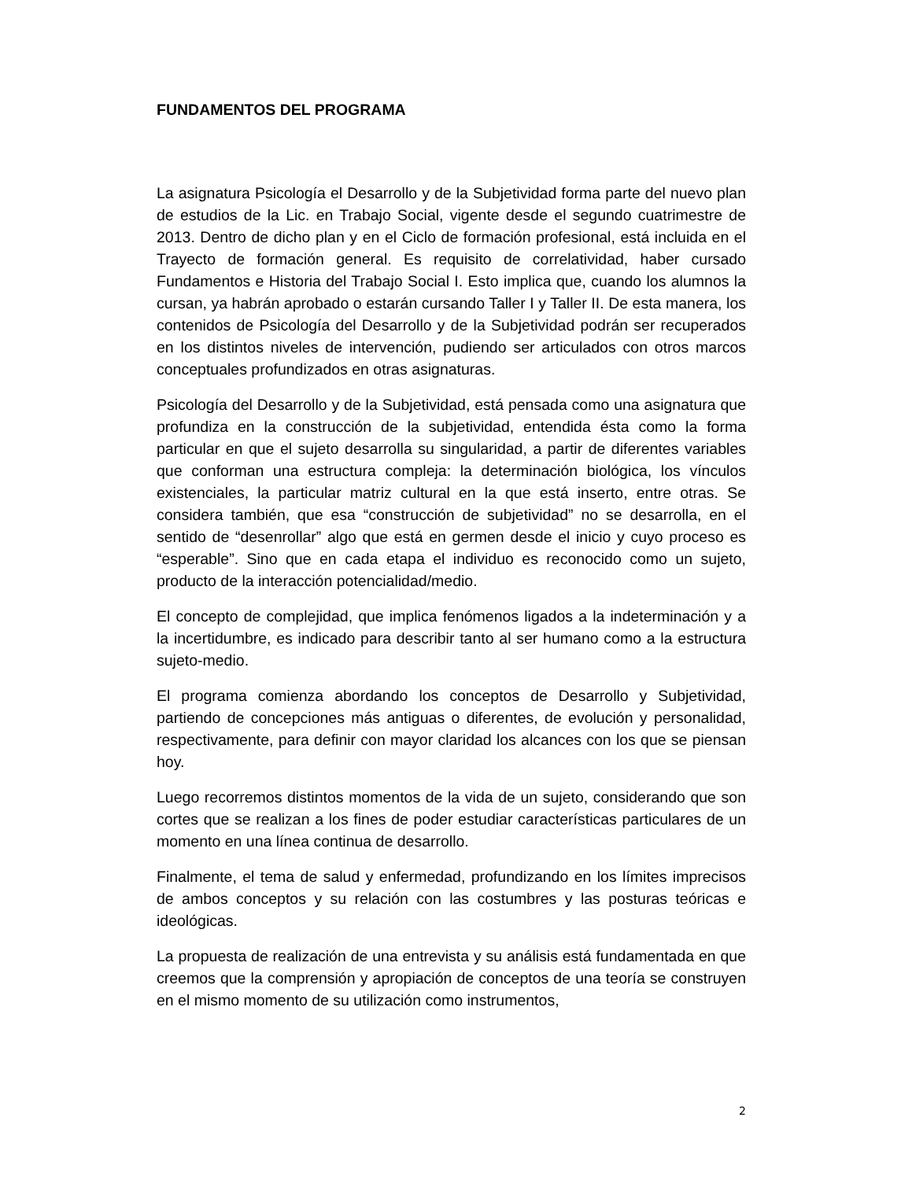FUNDAMENTOS DEL PROGRAMA
La asignatura Psicología el Desarrollo y de la Subjetividad forma parte del nuevo plan de estudios de la Lic. en Trabajo Social, vigente desde el segundo cuatrimestre de 2013. Dentro de dicho plan y en el Ciclo de formación profesional, está incluida en el Trayecto de formación general. Es requisito de correlatividad, haber cursado Fundamentos e Historia del Trabajo Social I. Esto implica que, cuando los alumnos la cursan, ya habrán aprobado o estarán cursando Taller I y Taller II. De esta manera, los contenidos de Psicología del Desarrollo y de la Subjetividad podrán ser recuperados en los distintos niveles de intervención, pudiendo ser articulados con otros marcos conceptuales profundizados en otras asignaturas.
Psicología del Desarrollo y de la Subjetividad, está pensada como una asignatura que profundiza en la construcción de la subjetividad, entendida ésta como la forma particular en que el sujeto desarrolla su singularidad, a partir de diferentes variables que conforman una estructura compleja: la determinación biológica, los vínculos existenciales, la particular matriz cultural en la que está inserto, entre otras. Se considera también, que esa “construcción de subjetividad” no se desarrolla, en el sentido de “desenrollar” algo que está en germen desde el inicio y cuyo proceso es “esperable”. Sino que en cada etapa el individuo es reconocido como un sujeto, producto de la interacción potencialidad/medio.
El concepto de complejidad, que implica fenómenos ligados a la indeterminación y a la incertidumbre, es indicado para describir tanto al ser humano como a la estructura sujeto-medio.
El programa comienza abordando los conceptos de Desarrollo y Subjetividad, partiendo de concepciones más antiguas o diferentes, de evolución y personalidad, respectivamente, para definir con mayor claridad los alcances con los que se piensan hoy.
Luego recorremos distintos momentos de la vida de un sujeto, considerando que son cortes que se realizan a los fines de poder estudiar características particulares de un momento en una línea continua de desarrollo.
Finalmente, el tema de salud y enfermedad, profundizando en los límites imprecisos de ambos conceptos y su relación con las costumbres y las posturas teóricas e ideológicas.
La propuesta de realización de una entrevista y su análisis está fundamentada en que creemos que la comprensión y apropiación de conceptos de una teoría se construyen en el mismo momento de su utilización como instrumentos,
2